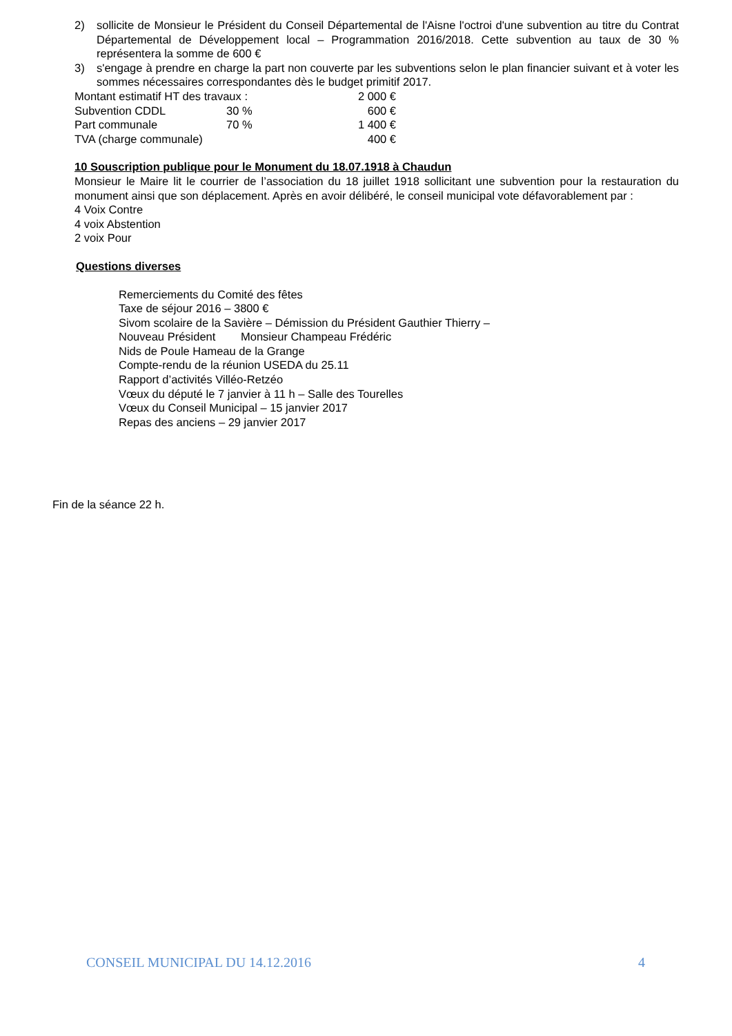2) sollicite de Monsieur le Président du Conseil Départemental de l'Aisne l'octroi d'une subvention au titre du Contrat Départemental de Développement local – Programmation 2016/2018. Cette subvention au taux de 30 % représentera la somme de 600 €
3) s'engage à prendre en charge la part non couverte par les subventions selon le plan financier suivant et à voter les sommes nécessaires correspondantes dès le budget primitif 2017.
| Montant estimatif HT des travaux : | | 2 000 € |
| Subvention CDDL | 30 % | 600 € |
| Part communale | 70 % | 1 400 € |
| TVA (charge communale) | | 400 € |
10 Souscription publique pour le Monument du 18.07.1918 à Chaudun
Monsieur le Maire lit le courrier de l’association du 18 juillet 1918 sollicitant une subvention pour la restauration du monument ainsi que son déplacement. Après en avoir délibéré, le conseil municipal vote défavorablement par :
4 Voix Contre
4 voix Abstention
2 voix Pour
Questions diverses
Remerciements du Comité des fêtes
Taxe de séjour 2016 – 3800 €
Sivom scolaire de la Savière – Démission du Président Gauthier Thierry –
Nouveau Président Monsieur Champeau Frédéric
Nids de Poule Hameau de la Grange
Compte-rendu de la réunion USEDA du 25.11
Rapport d’activités Villéo-Retzéo
Vœux du député le 7 janvier à 11 h – Salle des Tourelles
Vœux du Conseil Municipal – 15 janvier 2017
Repas des anciens – 29 janvier 2017
Fin de la séance 22 h.
CONSEIL MUNICIPAL DU 14.12.2016 4